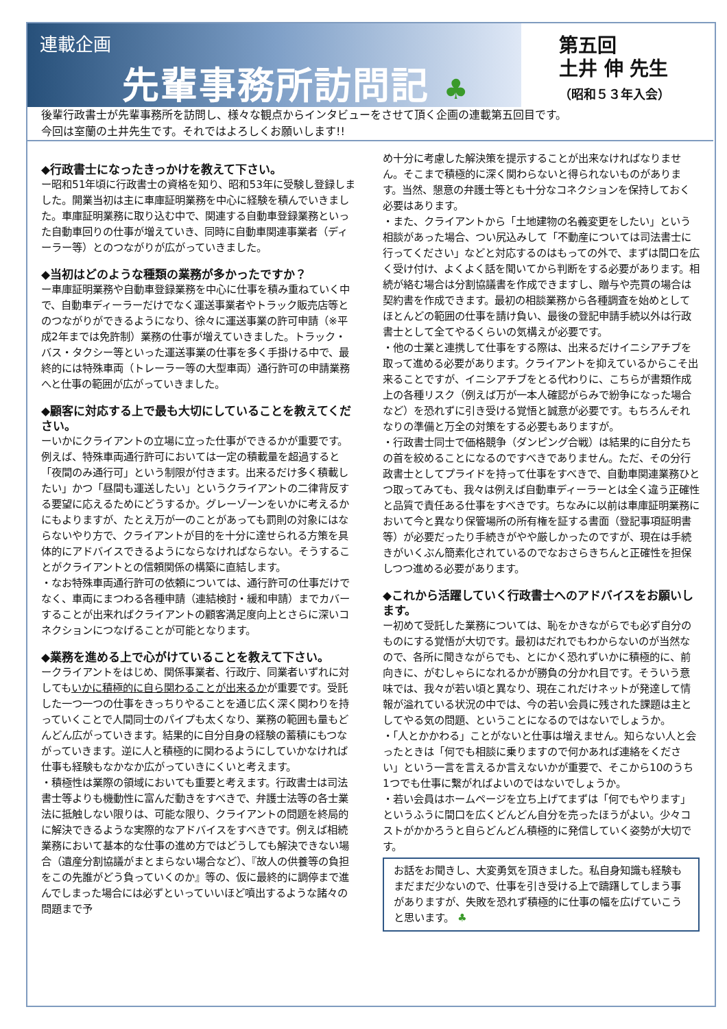連載企画
先輩事務所訪問記 ♣
第五回
土井 伸 先生
（昭和５３年入会）
後輩行政書士が先輩事務所を訪問し、様々な観点からインタビューをさせて頂く企画の連載第五回目です。
今回は室蘭の土井先生です。それではよろしくお願いします!!
◆行政書士になったきっかけを教えて下さい。
ー昭和51年頃に行政書士の資格を知り、昭和53年に受験し登録しました。開業当初は主に車庫証明業務を中心に経験を積んでいきました。車庫証明業務に取り込む中で、関連する自動車登録業務といった自動車回りの仕事が増えていき、同時に自動車関連事業者（ディーラー等）とのつながりが広がっていきました。
◆当初はどのような種類の業務が多かったですか？
ー車庫証明業務や自動車登録業務を中心に仕事を積み重ねていく中で、自動車ディーラーだけでなく運送事業者やトラック販売店等とのつながりができるようになり、徐々に運送事業の許可申請（※平成2年までは免許制）業務の仕事が増えていきました。トラック・バス・タクシー等といった運送事業の仕事を多く手掛ける中で、最終的には特殊車両（トレーラー等の大型車両）通行許可の申請業務へと仕事の範囲が広がっていきました。
◆顧客に対応する上で最も大切にしていることを教えてください。
ーいかにクライアントの立場に立った仕事ができるかが重要です。例えば、特殊車両通行許可においては一定の積載量を超過すると「夜間のみ通行可」という制限が付きます。出来るだけ多く積載したい」かつ「昼間も運送したい」というクライアントの二律背反する要望に応えるためにどうするか。グレーゾーンをいかに考えるかにもよりますが、たとえ万が一のことがあっても罰則の対象にはならないやり方で、クライアントが目的を十分に達せられる方策を具体的にアドバイスできるようにならなければならない。そうすることがクライアントとの信頼関係の構築に直結します。
・なお特殊車両通行許可の依頼については、通行許可の仕事だけでなく、車両にまつわる各種申請（連結検討・緩和申請）までカバーすることが出来ればクライアントの顧客満足度向上とさらに深いコネクションにつなげることが可能となります。
◆業務を進める上で心がけていることを教えて下さい。
ークライアントをはじめ、関係事業者、行政庁、同業者いずれに対してもいかに積極的に自ら関わることが出来るかが重要です。受託した一つ一つの仕事をきっちりやることを通じ広く深く関わりを持っていくことで人間同士のパイプも太くなり、業務の範囲も量もどんどん広がっていきます。結果的に自分自身の経験の蓄積にもつながっていきます。逆に人と積極的に関わるようにしていかなければ仕事も経験もなかなか広がっていきにくいと考えます。
・積極性は業際の領域においても重要と考えます。行政書士は司法書士等よりも機動性に富んだ動きをすべきで、弁護士法等の各士業法に抵触しない限りは、可能な限り、クライアントの問題を終局的に解決できるような実際的なアドバイスをすべきです。例えば相続業務において基本的な仕事の進め方ではどうしても解決できない場合（遺産分割協議がまとまらない場合など）、『故人の供養等の負担をこの先誰がどう負っていくのか』等の、仮に最終的に調停まで進んでしまった場合には必ずといっていいほど噴出するような諸々の問題まで予
め十分に考慮した解決策を提示することが出来なければなりません。そこまで積極的に深く関わらないと得られないものがあります。当然、懇意の弁護士等とも十分なコネクションを保持しておく必要はあります。
・また、クライアントから「土地建物の名義変更をしたい」という相談があった場合、つい尻込みして「不動産については司法書士に行ってください」などと対応するのはもっての外で、まずは間口を広く受け付け、よくよく話を聞いてから判断をする必要があります。相続が絡む場合は分割協議書を作成できますし、贈与や売買の場合は契約書を作成できます。最初の相談業務から各種調査を始めとしてほとんどの範囲の仕事を請け負い、最後の登記申請手続以外は行政書士として全てやるくらいの気構えが必要です。
・他の士業と連携して仕事をする際は、出来るだけイニシアチブを取って進める必要があります。クライアントを抑えているからこそ出来ることですが、イニシアチブをとる代わりに、こちらが書類作成上の各種リスク（例えば万が一本人確認がらみで紛争になった場合など）を恐れずに引き受ける覚悟と誠意が必要です。もちろんそれなりの準備と万全の対策をする必要もありますが。
・行政書士同士で価格競争（ダンピング合戦）は結果的に自分たちの首を絞めることになるのですべきでありません。ただ、その分行政書士としてプライドを持って仕事をすべきで、自動車関連業務ひとつ取ってみても、我々は例えば自動車ディーラーとは全く違う正確性と品質で責任ある仕事をすべきです。ちなみに以前は車庫証明業務において今と異なり保管場所の所有権を証する書面（登記事項証明書等）が必要だったり手続きがやや厳しかったのですが、現在は手続きがいくぶん簡素化されているのでなおさらきちんと正確性を担保しつつ進める必要があります。
◆これから活躍していく行政書士へのアドバイスをお願いします。
ー初めて受託した業務については、恥をかきながらでも必ず自分のものにする覚悟が大切です。最初はだれでもわからないのが当然なので、各所に聞きながらでも、とにかく恐れずいかに積極的に、前向きに、がむしゃらになれるかが勝負の分かれ目です。そういう意味では、我々が若い頃と異なり、現在これだけネットが発達して情報が溢れている状況の中では、今の若い会員に残された課題は主としてやる気の問題、ということになるのではないでしょうか。
・「人とかかわる」ことがないと仕事は増えません。知らない人と会ったときは「何でも相談に乗りますので何かあれば連絡をください」という一言を言えるか言えないかが重要で、そこから10のうち1つでも仕事に繋がればよいのではないでしょうか。
・若い会員はホームページを立ち上げてまずは「何でもやります」というふうに間口を広くどんどん自分を売ったほうがよい。少々コストがかかろうと自らどんどん積極的に発信していく姿勢が大切です。
お話をお聞きし、大変勇気を頂きました。私自身知識も経験もまだまだ少ないので、仕事を引き受ける上で躊躇してしまう事がありますが、失敗を恐れず積極的に仕事の幅を広げていこうと思います。 ♣